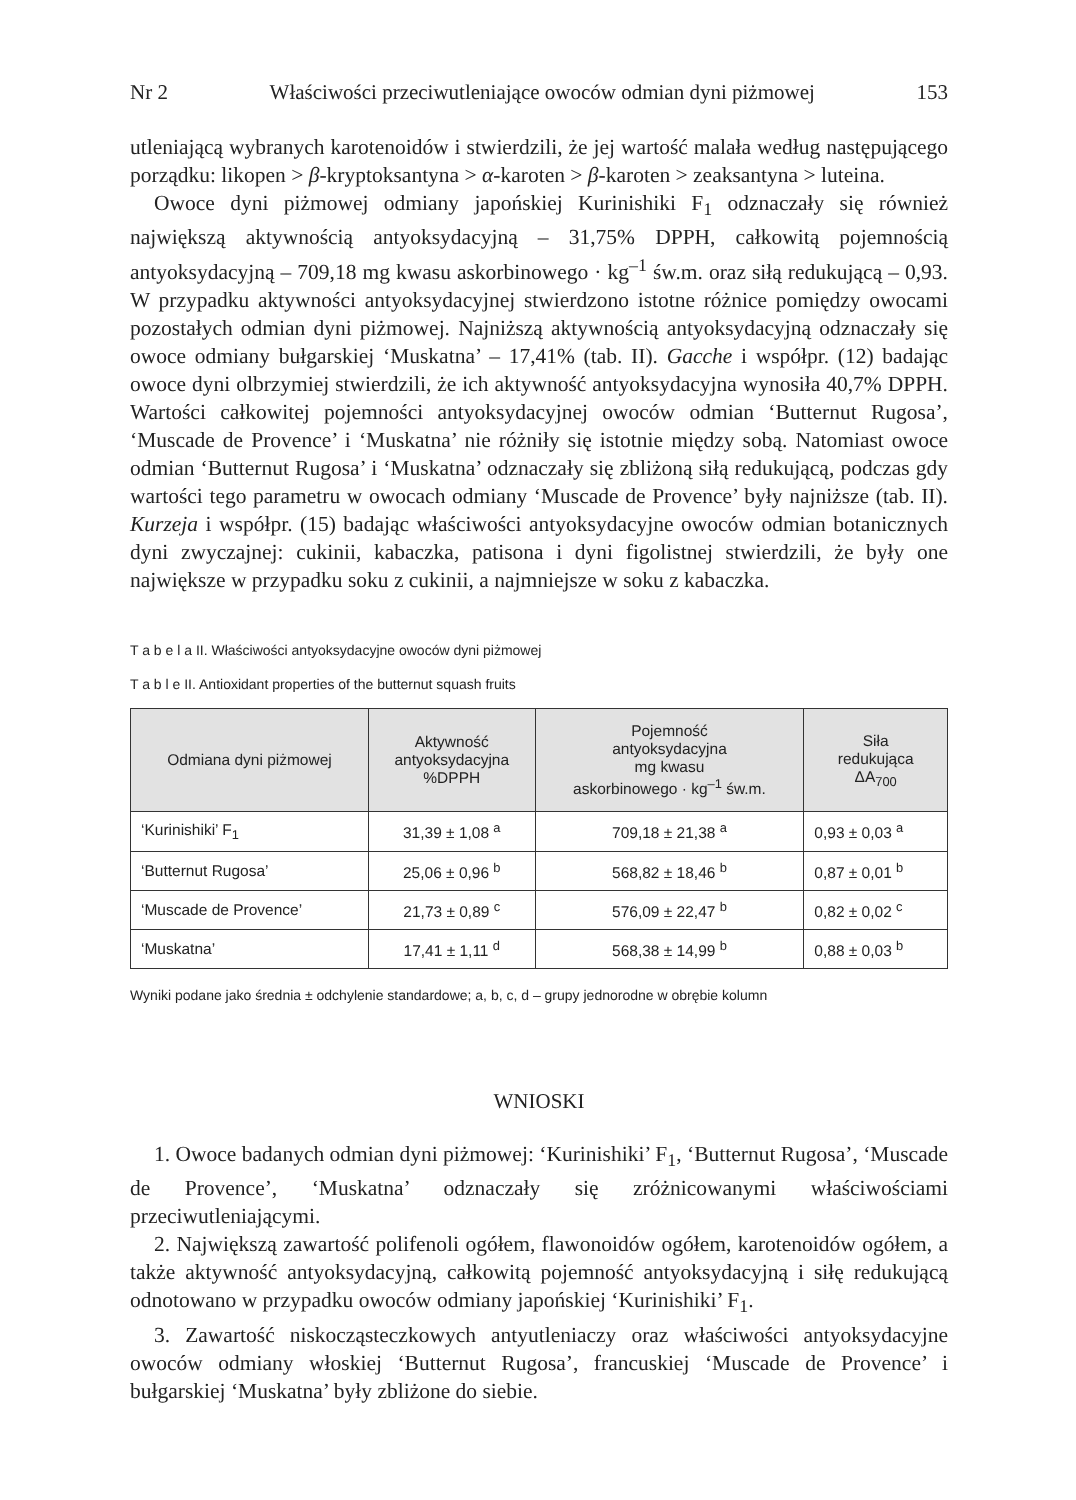Nr 2 Właściwości przeciwutleniające owoców odmian dyni piżmowej 153
utleniającą wybranych karotenoidów i stwierdzili, że jej wartość malała według następującego porządku: likopen > β-kryptoksantyna > α-karoten > β-karoten > zeaksantyna > luteina.
Owoce dyni piżmowej odmiany japońskiej Kurinishiki F<sub>1</sub> odznaczały się również największą aktywnością antyoksydacyjną – 31,75% DPPH, całkowitą pojemnością antyoksydacyjną – 709,18 mg kwasu askorbinowego · kg<sup>–1</sup> św.m. oraz siłą redukującą – 0,93. W przypadku aktywności antyoksydacyjnej stwierdzono istotne różnice pomiędzy owocami pozostałych odmian dyni piżmowej. Najniższą aktywnością antyoksydacyjną odznaczały się owoce odmiany bułgarskiej ‘Muskatna’ – 17,41% (tab. II). Gacche i współpr. (12) badając owoce dyni olbrzymiej stwierdzili, że ich aktywność antyoksydacyjna wynosiła 40,7% DPPH. Wartości całkowitej pojemności antyoksydacyjnej owoców odmian ‘Butternut Rugosa’, ‘Muscade de Provence’ i ‘Muskatna’ nie różniły się istotnie między sobą. Natomiast owoce odmian ‘Butternut Rugosa’ i ‘Muskatna’ odznaczały się zbliżoną siłą redukującą, podczas gdy wartości tego parametru w owocach odmiany ‘Muscade de Provence’ były najniższe (tab. II). Kurzeja i współpr. (15) badając właściwości antyoksydacyjne owoców odmian botanicznych dyni zwyczajnej: cukinii, kabaczka, patisona i dyni figolistnej stwierdzili, że były one największe w przypadku soku z cukinii, a najmniejsze w soku z kabaczka.
T a b e l a II. Właściwości antyoksydacyjne owoców dyni piżmowej
T a b l e II. Antioxidant properties of the butternut squash fruits
| Odmiana dyni piżmowej | Aktywność antyoksydacyjna %DPPH | Pojemność antyoksydacyjna mg kwasu askorbinowego · kg<sup>–1</sup> św.m. | Siła redukująca ΔA<sub>700</sub> |
| --- | --- | --- | --- |
| ‘Kurinishiki’ F<sub>1</sub> | 31,39 ± 1,08 <sup>a</sup> | 709,18 ± 21,38 <sup>a</sup> | 0,93 ± 0,03 <sup>a</sup> |
| ‘Butternut Rugosa’ | 25,06 ± 0,96 <sup>b</sup> | 568,82 ± 18,46 <sup>b</sup> | 0,87 ± 0,01 <sup>b</sup> |
| ‘Muscade de Provence’ | 21,73 ± 0,89 <sup>c</sup> | 576,09 ± 22,47 <sup>b</sup> | 0,82 ± 0,02 <sup>c</sup> |
| ‘Muskatna’ | 17,41 ± 1,11 <sup>d</sup> | 568,38 ± 14,99 <sup>b</sup> | 0,88 ± 0,03 <sup>b</sup> |
Wyniki podane jako średnia ± odchylenie standardowe; a, b, c, d – grupy jednorodne w obrębie kolumn
WNIOSKI
1. Owoce badanych odmian dyni piżmowej: ‘Kurinishiki’ F<sub>1</sub>, ‘Butternut Rugosa’, ‘Muscade de Provence’, ‘Muskatna’ odznaczały się zróżnicowanymi właściwościami przeciwutleniającymi.
2. Największą zawartość polifenoli ogółem, flawonoidów ogółem, karotenoidów ogółem, a także aktywność antyoksydacyjną, całkowitą pojemność antyoksydacyjną i siłę redukującą odnotowano w przypadku owoców odmiany japońskiej ‘Kurinishiki’ F<sub>1</sub>.
3. Zawartość niskocząsteczkowych antyutleniaczy oraz właściwości antyoksydacyjne owoców odmiany włoskiej ‘Butternut Rugosa’, francuskiej ‘Muscade de Provence’ i bułgarskiej ‘Muskatna’ były zbliżone do siebie.